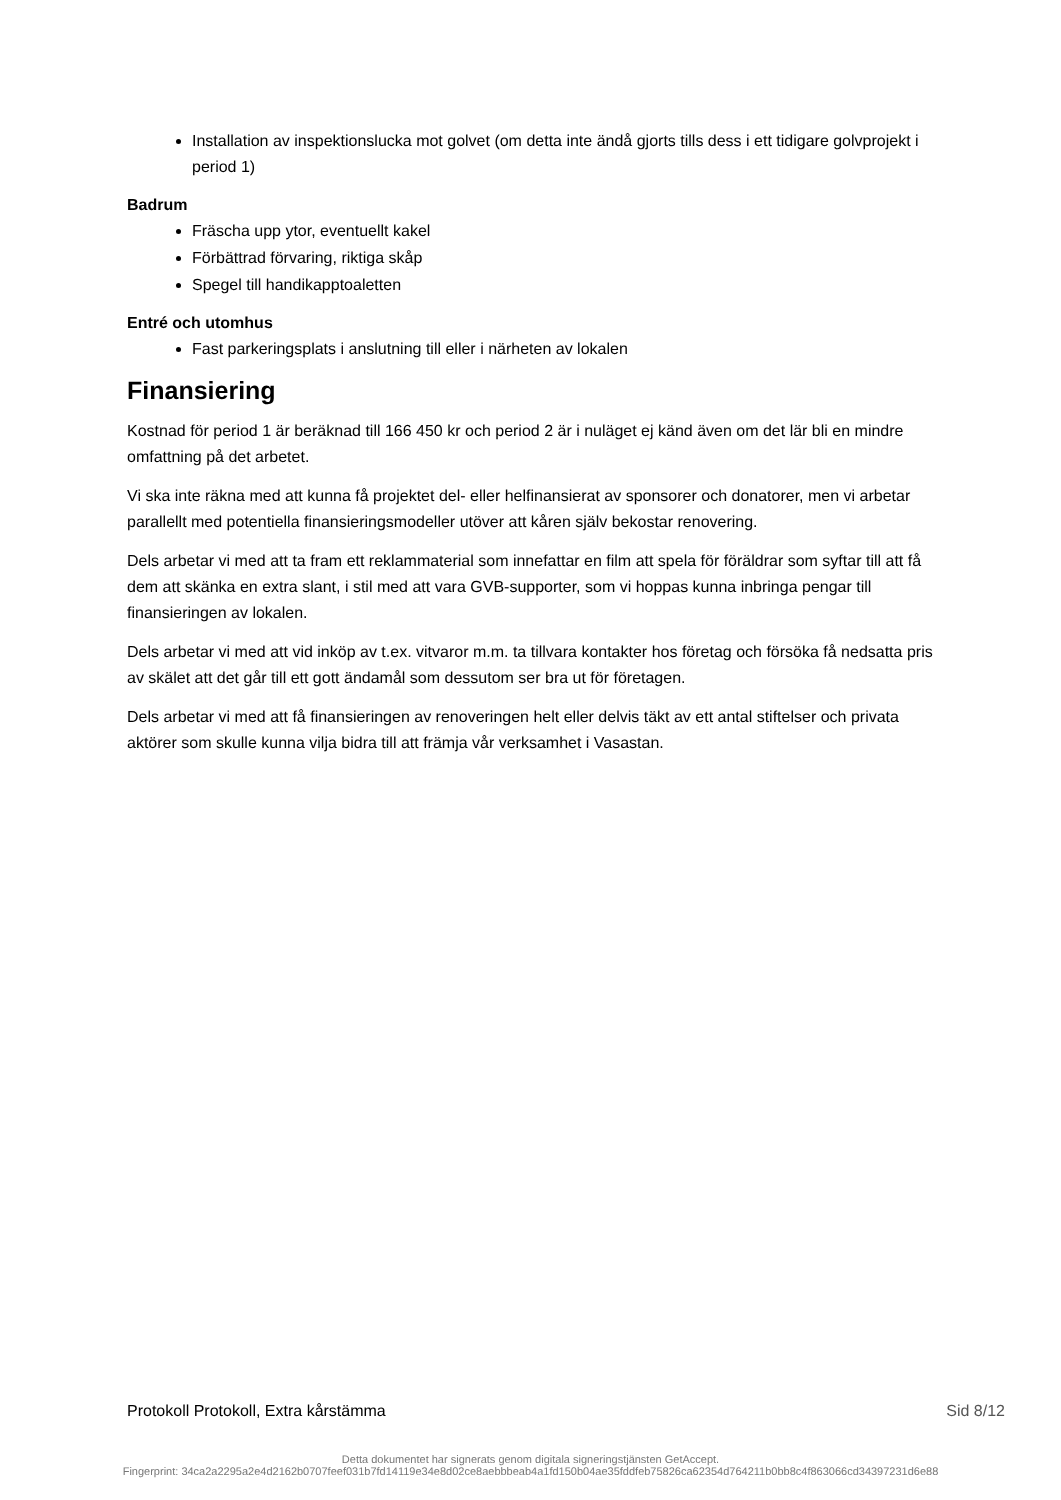Installation av inspektionslucka mot golvet (om detta inte ändå gjorts tills dess i ett tidigare golvprojekt i period 1)
Badrum
Fräscha upp ytor, eventuellt kakel
Förbättrad förvaring, riktiga skåp
Spegel till handikapptoaletten
Entré och utomhus
Fast parkeringsplats i anslutning till eller i närheten av lokalen
Finansiering
Kostnad för period 1 är beräknad till 166 450 kr och period 2 är i nuläget ej känd även om det lär bli en mindre omfattning på det arbetet.
Vi ska inte räkna med att kunna få projektet del- eller helfinansierat av sponsorer och donatorer, men vi arbetar parallellt med potentiella finansieringsmodeller utöver att kåren själv bekostar renovering.
Dels arbetar vi med att ta fram ett reklammaterial som innefattar en film att spela för föräldrar som syftar till att få dem att skänka en extra slant, i stil med att vara GVB-supporter, som vi hoppas kunna inbringa pengar till finansieringen av lokalen.
Dels arbetar vi med att vid inköp av t.ex. vitvaror m.m. ta tillvara kontakter hos företag och försöka få nedsatta pris av skälet att det går till ett gott ändamål som dessutom ser bra ut för företagen.
Dels arbetar vi med att få finansieringen av renoveringen helt eller delvis täkt av ett antal stiftelser och privata aktörer som skulle kunna vilja bidra till att främja vår verksamhet i Vasastan.
Protokoll Protokoll, Extra kårstämma Sid 8/12
Detta dokumentet har signerats genom digitala signeringstjänsten GetAccept.
Fingerprint: 34ca2a2295a2e4d2162b0707feef031b7fd14119e34e8d02ce8aebbbeab4a1fd150b04ae35fddfeb75826ca62354d764211b0bb8c4f863066cd34397231d6e88